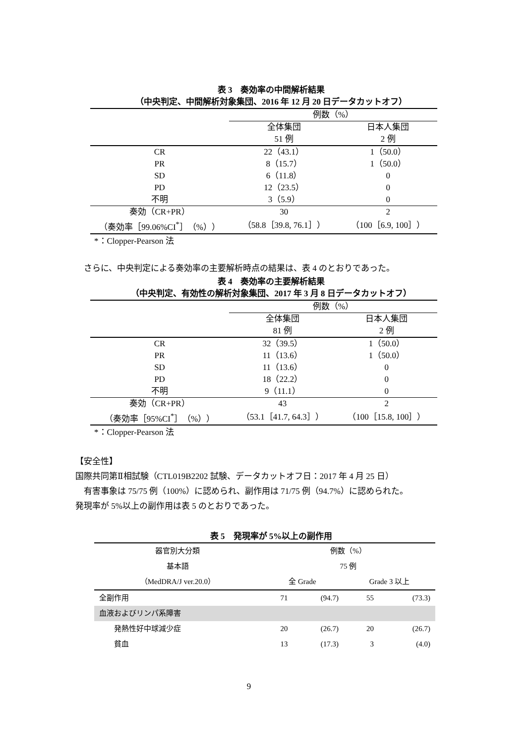表 3　奏効率の中間解析結果
（中央判定、中間解析対象集団、2016 年 12 月 20 日データカットオフ）
| | 例数（%） | |
| | 全体集団 | 日本人集団 |
| | 51 例 | 2 例 |
| CR | 22（43.1） | 1（50.0） |
| PR | 8（15.7） | 1（50.0） |
| SD | 6（11.8） | 0 |
| PD | 12（23.5） | 0 |
| 不明 | 3（5.9） | 0 |
| 奏効（CR+PR） | 30 | 2 |
| （奏効率［99.06%CI<sup>*</sup>］（%）） | （58.8［39.8, 76.1］） | （100［6.9, 100］） |
*：Clopper-Pearson 法
　さらに、中央判定による奏効率の主要解析時点の結果は、表 4 のとおりであった。
表 4　奏効率の主要解析結果
（中央判定、有効性の解析対象集団、2017 年 3 月 8 日データカットオフ）
| | 例数（%） | |
| | 全体集団 | 日本人集団 |
| | 81 例 | 2 例 |
| CR | 32（39.5） | 1（50.0） |
| PR | 11（13.6） | 1（50.0） |
| SD | 11（13.6） | 0 |
| PD | 18（22.2） | 0 |
| 不明 | 9（11.1） | 0 |
| 奏効（CR+PR） | 43 | 2 |
| （奏効率［95%CI<sup>*</sup>］（%）） | （53.1［41.7, 64.3］） | （100［15.8, 100］） |
*：Clopper-Pearson 法
【安全性】
国際共同第Ⅱ相試験（CTL019B2202 試験、データカットオフ日：2017 年 4 月 25 日）
　有害事象は 75/75 例（100%）に認められ、副作用は 71/75 例（94.7%）に認められた。
発現率が 5%以上の副作用は表 5 のとおりであった。
表 5　発現率が 5%以上の副作用
| 器官別大分類 | 例数（%） | | | |
| 基本語 | 75 例 | | | |
| （MedDRA/J ver.20.0） | 全 Grade | | Grade 3 以上 | |
| 全副作用 | 71 | (94.7) | 55 | (73.3) |
| 血液およびリンパ系障害 | | | | |
| 発熱性好中球減少症 | 20 | (26.7) | 20 | (26.7) |
| 貧血 | 13 | (17.3) | 3 | (4.0) |
9